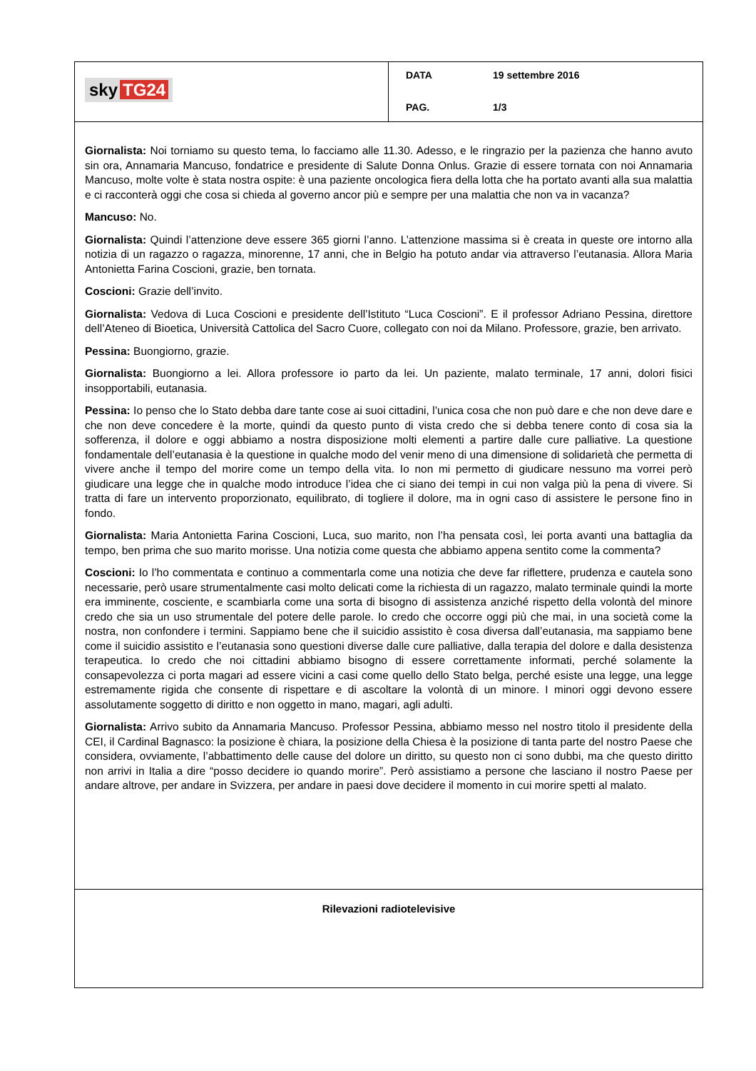sky TG24
DATA 19 settembre 2016
PAG. 1/3
Giornalista: Noi torniamo su questo tema, lo facciamo alle 11.30. Adesso, e le ringrazio per la pazienza che hanno avuto sin ora, Annamaria Mancuso, fondatrice e presidente di Salute Donna Onlus. Grazie di essere tornata con noi Annamaria Mancuso, molte volte è stata nostra ospite: è una paziente oncologica fiera della lotta che ha portato avanti alla sua malattia e ci racconterà oggi che cosa si chieda al governo ancor più e sempre per una malattia che non va in vacanza?
Mancuso: No.
Giornalista: Quindi l’attenzione deve essere 365 giorni l’anno. L’attenzione massima si è creata in queste ore intorno alla notizia di un ragazzo o ragazza, minorenne, 17 anni, che in Belgio ha potuto andar via attraverso l’eutanasia. Allora Maria Antonietta Farina Coscioni, grazie, ben tornata.
Coscioni: Grazie dell’invito.
Giornalista: Vedova di Luca Coscioni e presidente dell’Istituto “Luca Coscioni”. E il professor Adriano Pessina, direttore dell’Ateneo di Bioetica, Università Cattolica del Sacro Cuore, collegato con noi da Milano. Professore, grazie, ben arrivato.
Pessina: Buongiorno, grazie.
Giornalista: Buongiorno a lei. Allora professore io parto da lei. Un paziente, malato terminale, 17 anni, dolori fisici insopportabili, eutanasia.
Pessina: Io penso che lo Stato debba dare tante cose ai suoi cittadini, l’unica cosa che non può dare e che non deve dare e che non deve concedere è la morte, quindi da questo punto di vista credo che si debba tenere conto di cosa sia la sofferenza, il dolore e oggi abbiamo a nostra disposizione molti elementi a partire dalle cure palliative. La questione fondamentale dell’eutanasia è la questione in qualche modo del venir meno di una dimensione di solidarietà che permetta di vivere anche il tempo del morire come un tempo della vita. Io non mi permetto di giudicare nessuno ma vorrei però giudicare una legge che in qualche modo introduce l’idea che ci siano dei tempi in cui non valga più la pena di vivere. Si tratta di fare un intervento proporzionato, equilibrato, di togliere il dolore, ma in ogni caso di assistere le persone fino in fondo.
Giornalista: Maria Antonietta Farina Coscioni, Luca, suo marito, non l’ha pensata così, lei porta avanti una battaglia da tempo, ben prima che suo marito morisse. Una notizia come questa che abbiamo appena sentito come la commenta?
Coscioni: Io l’ho commentata e continuo a commentarla come una notizia che deve far riflettere, prudenza e cautela sono necessarie, però usare strumentalmente casi molto delicati come la richiesta di un ragazzo, malato terminale quindi la morte era imminente, cosciente, e scambiarla come una sorta di bisogno di assistenza anziché rispetto della volontà del minore credo che sia un uso strumentale del potere delle parole. Io credo che occorre oggi più che mai, in una società come la nostra, non confondere i termini. Sappiamo bene che il suicidio assistito è cosa diversa dall’eutanasia, ma sappiamo bene come il suicidio assistito e l’eutanasia sono questioni diverse dalle cure palliative, dalla terapia del dolore e dalla desistenza terapeutica. Io credo che noi cittadini abbiamo bisogno di essere correttamente informati, perché solamente la consapevolezza ci porta magari ad essere vicini a casi come quello dello Stato belga, perché esiste una legge, una legge estremamente rigida che consente di rispettare e di ascoltare la volontà di un minore. I minori oggi devono essere assolutamente soggetto di diritto e non oggetto in mano, magari, agli adulti.
Giornalista: Arrivo subito da Annamaria Mancuso. Professor Pessina, abbiamo messo nel nostro titolo il presidente della CEI, il Cardinal Bagnasco: la posizione è chiara, la posizione della Chiesa è la posizione di tanta parte del nostro Paese che considera, ovviamente, l’abbattimento delle cause del dolore un diritto, su questo non ci sono dubbi, ma che questo diritto non arrivi in Italia a dire “posso decidere io quando morire”. Però assistiamo a persone che lasciano il nostro Paese per andare altrove, per andare in Svizzera, per andare in paesi dove decidere il momento in cui morire spetti al malato.
Rilevazioni radiotelevisive